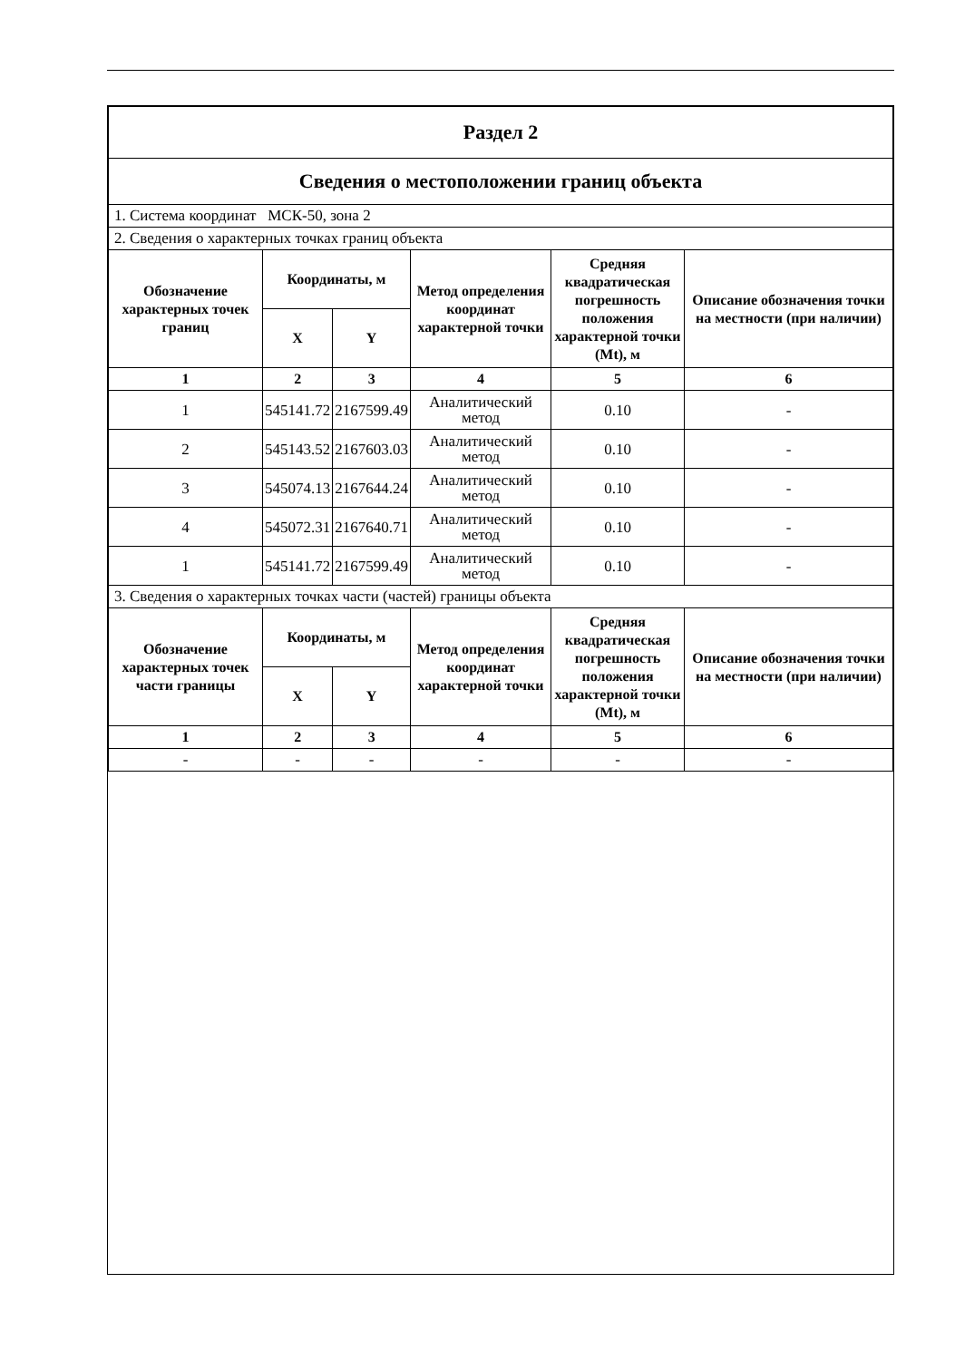| Раздел 2 | | | | | |
| Сведения о местоположении границ объекта | | | | | |
| 1. Система координат МСК-50, зона 2 | | | | | |
| 2. Сведения о характерных точках границ объекта | | | | | |
| Обозначение характерных точек границ | Координаты, м | | Метод определения координат характерной точки | Средняя квадратическая погрешность положения характерной точки (Mt), м | Описание обозначения точки на местности (при наличии) |
| | X | Y | | | |
| 1 | 2 | 3 | 4 | 5 | 6 |
| 1 | 545141.72 | 2167599.49 | Аналитический метод | 0.10 | - |
| 2 | 545143.52 | 2167603.03 | Аналитический метод | 0.10 | - |
| 3 | 545074.13 | 2167644.24 | Аналитический метод | 0.10 | - |
| 4 | 545072.31 | 2167640.71 | Аналитический метод | 0.10 | - |
| 1 | 545141.72 | 2167599.49 | Аналитический метод | 0.10 | - |
| 3. Сведения о характерных точках части (частей) границы объекта | | | | | |
| Обозначение характерных точек части границы | Координаты, м | | Метод определения координат характерной точки | Средняя квадратическая погрешность положения характерной точки (Mt), м | Описание обозначения точки на местности (при наличии) |
| | X | Y | | | |
| 1 | 2 | 3 | 4 | 5 | 6 |
| - | - | - | - | - | - |